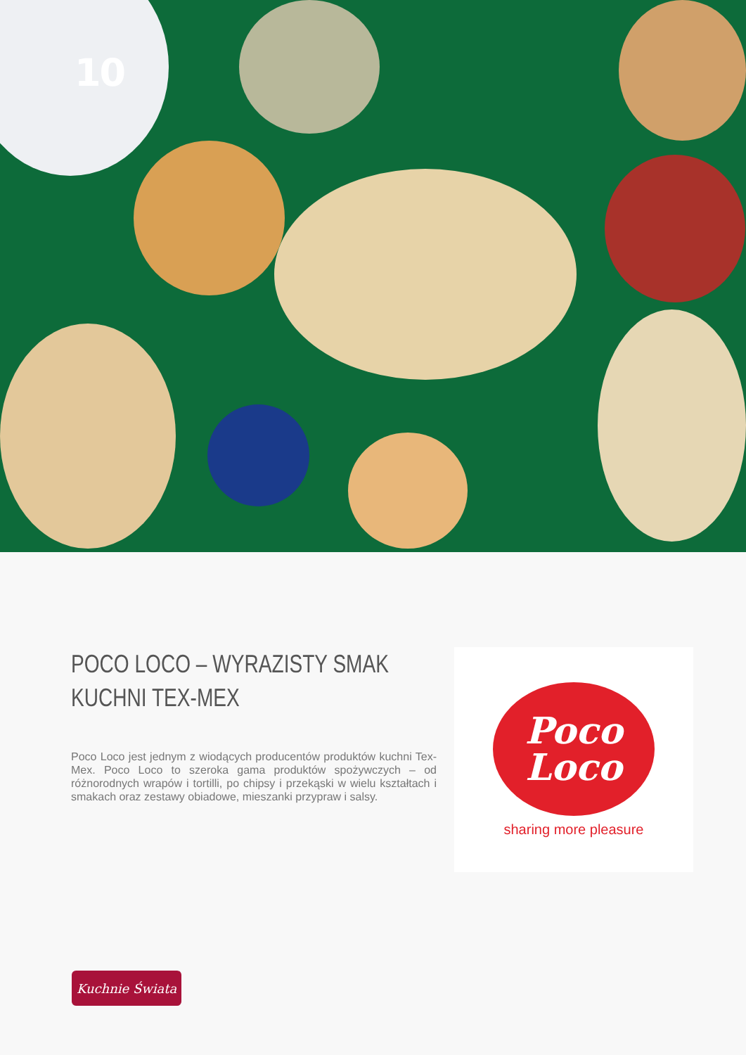10
POCO LOCO – WYRAZISTY SMAK
KUCHNI TEX-MEX
Poco Loco jest jednym z wiodących producentów produktów kuchni Tex-Mex. Poco Loco to szeroka gama produktów spożyw­czych – od różnorodnych wrapów i tortilli, po chipsy i przekąski w wielu kształtach i smakach oraz zestawy obiadowe, mieszanki przypraw i salsy.
Poco
Loco
sharing more pleasure
Kuchnie Świata